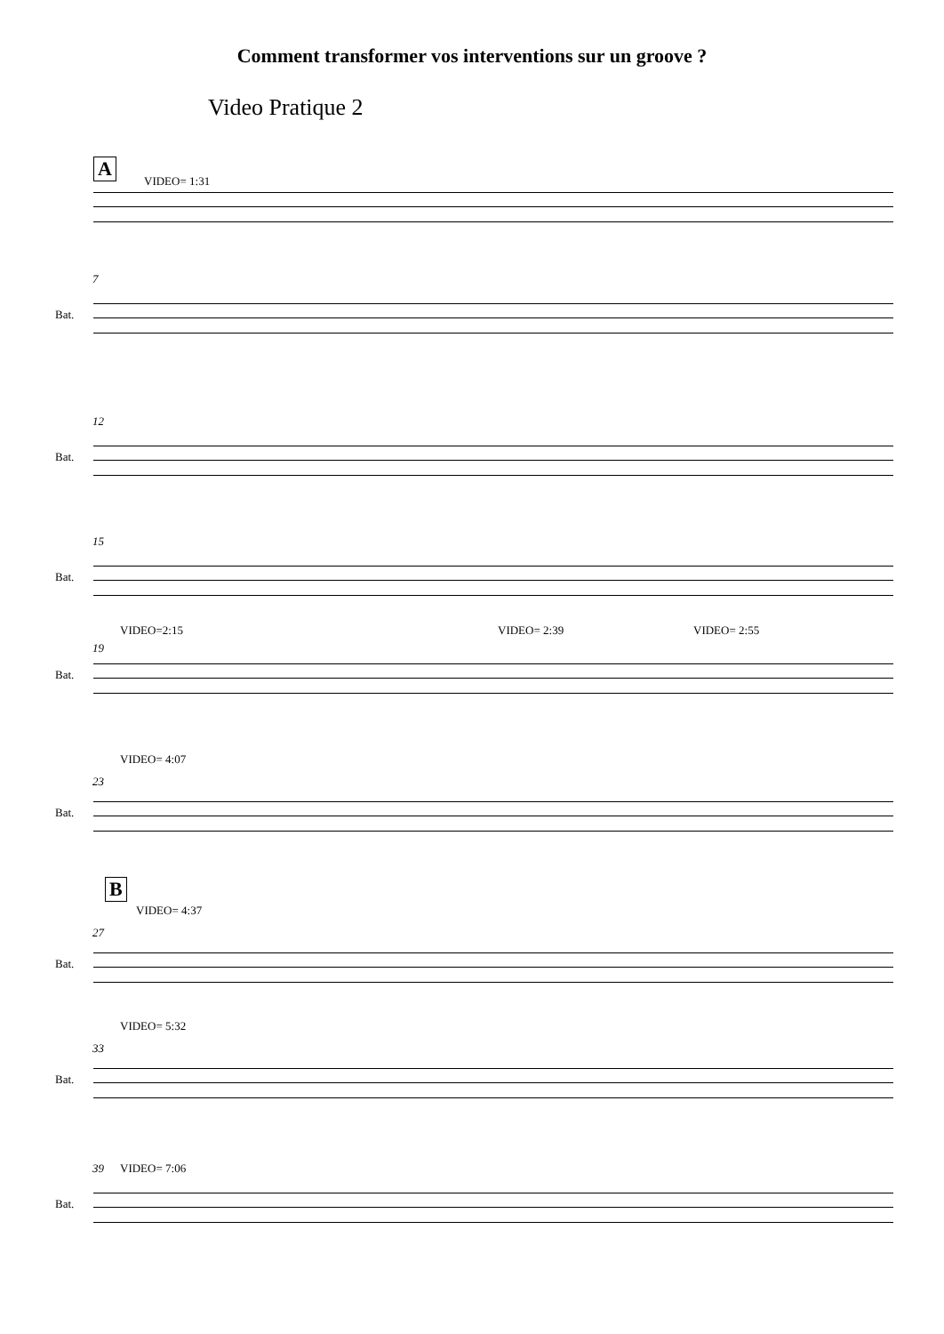Comment transformer vos interventions sur un groove ?
Video Pratique 2
A
VIDEO= 1:31
7
Bat.
12
Bat.
15
Bat.
VIDEO=2:15 VIDEO= 2:39 VIDEO= 2:55
19
Bat.
VIDEO= 4:07
23
Bat.
B
VIDEO= 4:37
27
Bat.
VIDEO= 5:32
33
Bat.
39 VIDEO= 7:06
Bat.